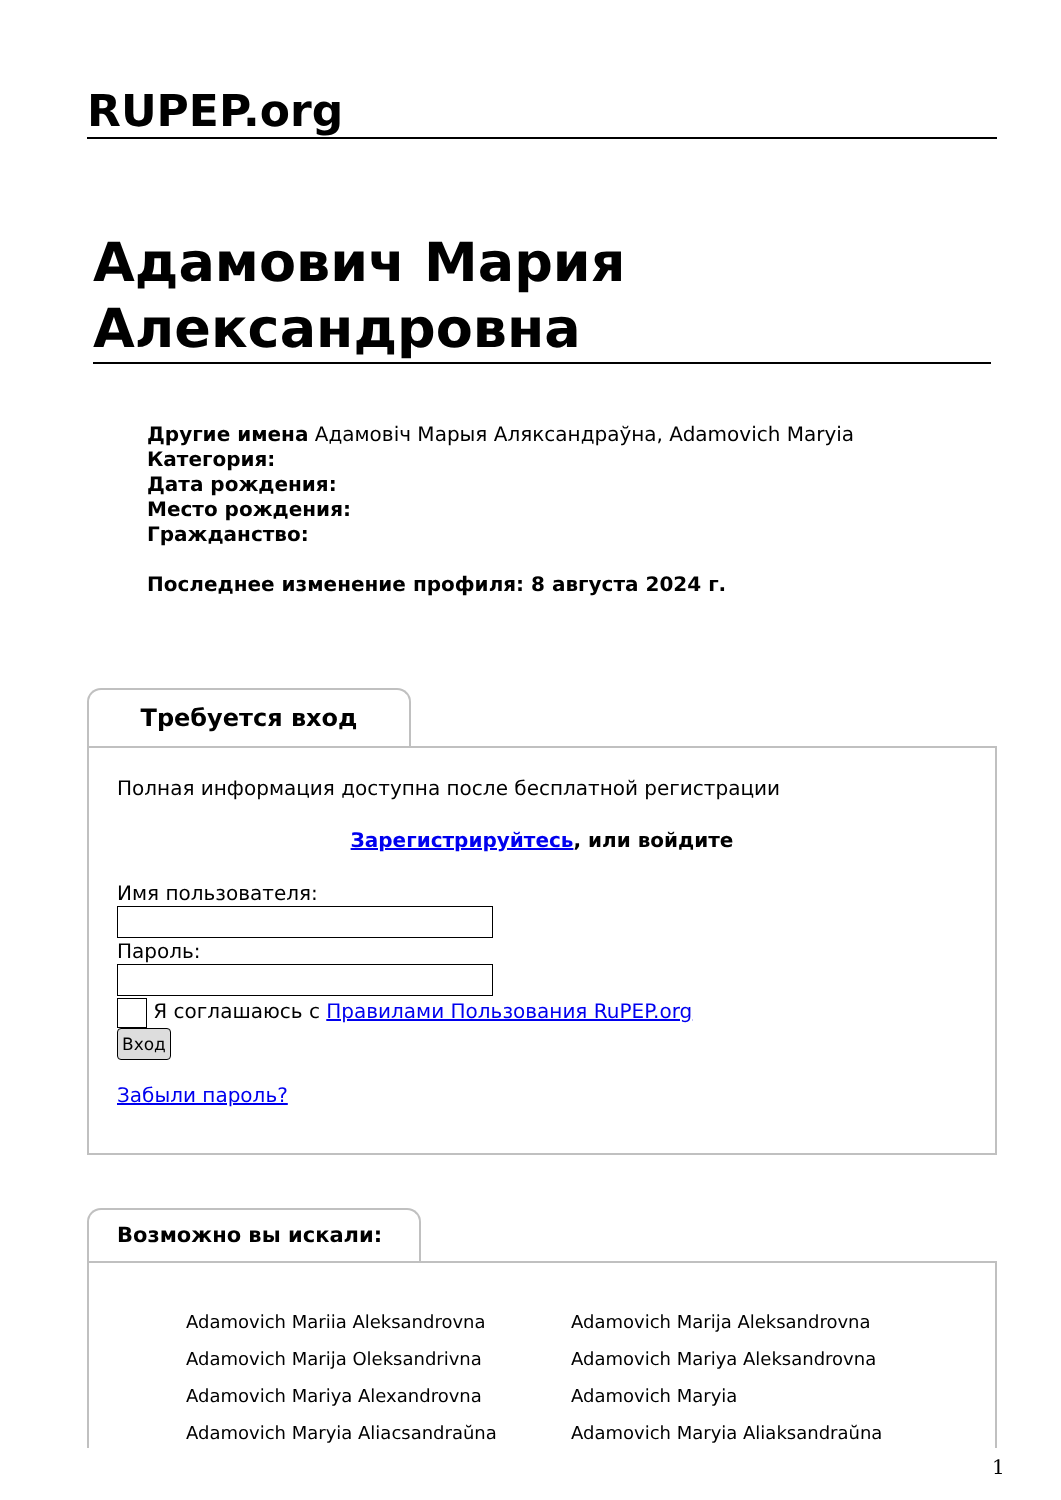RUPEP.org
Адамович Мария Александровна
Другие имена Адамовіч Марыя Аляксандраўна, Adamovich Maryia
Категория:
Дата рождения:
Место рождения:
Гражданство:
Последнее изменение профиля: 8 августа 2024 г.
Требуется вход
Полная информация доступна после бесплатной регистрации
Зарегистрируйтесь, или войдите
Имя пользователя:Пароль:
Я соглашаюсь с Правилами Пользования RuPEP.org
Вход
Забыли пароль?
Возможно вы искали:
| Adamovich Mariia Aleksandrovna | Adamovich Marija Aleksandrovna |
| Adamovich Marija Oleksandrivna | Adamovich Mariya Aleksandrovna |
| Adamovich Mariya Alexandrovna | Adamovich Maryia |
| Adamovich Maryia Aliacsandraŭna | Adamovich Maryia Aliaksandraŭna |
1